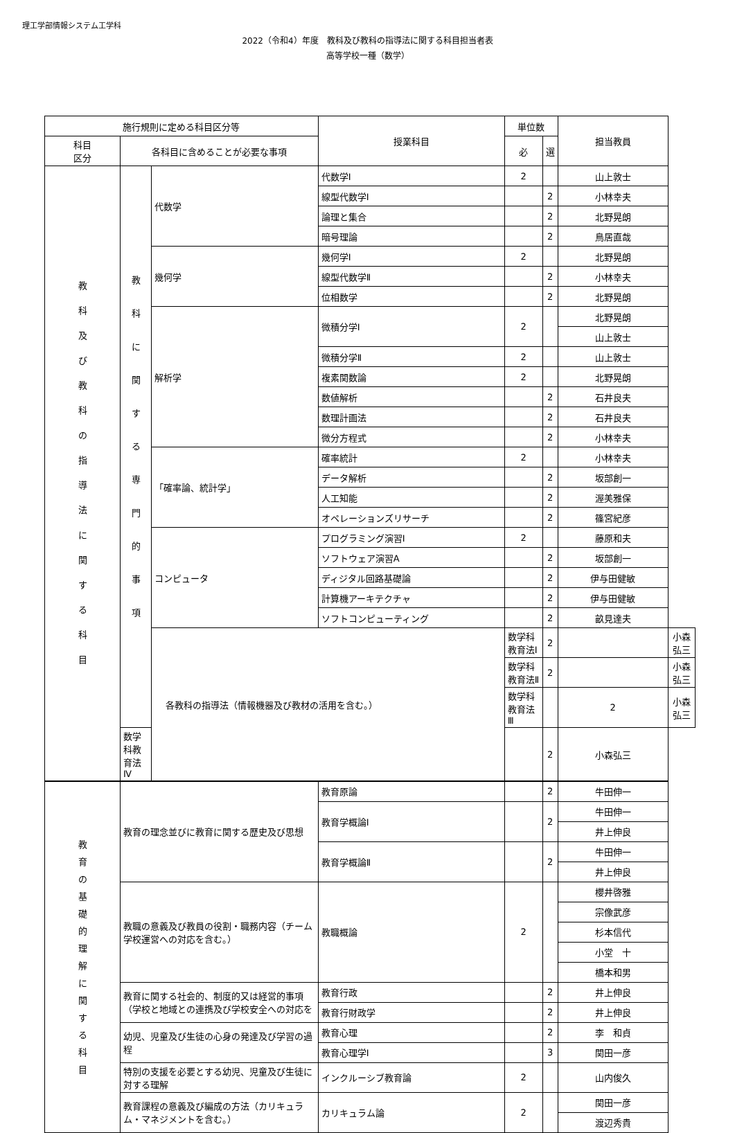理工学部情報システム工学科
2022（令和4）年度　教科及び教科の指導法に関する科目担当者表
高等学校一種（数学）
| 施行規則に定める科目区分等 | | | 授業科目 | 単位数 | | 担当教員 | |
| --- | --- | --- | --- | --- | --- | --- | --- |
| 科目 区分 | 各科目に含めることが必要な事項 | | | 必 | 選 | | |
| 教 科 及 び 教 科 の 指 導 法 に 関 す る 科 目 | 教 科 に 関 す る 専 門 的 事 項 | 代数学 | 代数学Ⅰ | 2 | | 山上敦士 | |
| | | | 線型代数学Ⅰ | | 2 | 小林幸夫 | |
| | | | 論理と集合 | | 2 | 北野晃朗 | |
| | | | 暗号理論 | | 2 | 鳥居直哉 | |
| | | 幾何学 | 幾何学Ⅰ | 2 | | 北野晃朗 | |
| | | | 線型代数学Ⅱ | | 2 | 小林幸夫 | |
| | | | 位相数学 | | 2 | 北野晃朗 | |
| | | 解析学 | 微積分学Ⅰ | 2 | | 北野晃朗 | |
| | | | | | | 山上敦士 | |
| | | | 微積分学Ⅱ | 2 | | 山上敦士 | |
| | | | 複素関数論 | 2 | | 北野晃朗 | |
| | | | 数値解析 | | 2 | 石井良夫 | |
| | | | 数理計画法 | | 2 | 石井良夫 | |
| | | | 微分方程式 | | 2 | 小林幸夫 | |
| | | 「確率論、統計学」 | 確率統計 | 2 | | 小林幸夫 | |
| | | | データ解析 | | 2 | 坂部創一 | |
| | | | 人工知能 | | 2 | 渥美雅保 | |
| | | | オペレーションズリサーチ | | 2 | 篠宮紀彦 | |
| | | コンピュータ | プログラミング演習Ⅰ | 2 | | 藤原和夫 | |
| | | | ソフトウェア演習A | | 2 | 坂部創一 | |
| | | | ディジタル回路基礎論 | | 2 | 伊与田健敏 | |
| | | | 計算機アーキテクチャ | | 2 | 伊与田健敏 | |
| | | | ソフトコンピューティング | | 2 | 畝見達夫 | |
| | | 各教科の指導法（情報機器及び教材の活用を含む。） | | 数学科教育法Ⅰ | 2 | | 小森弘三 |
| | | | | 数学科教育法Ⅱ | 2 | | 小森弘三 |
| | | | | 数学科教育法Ⅲ | | 2 | 小森弘三 |
| | 数学科教育法Ⅳ | | | | 2 | 小森弘三 | |
| 教 育 の 基 礎 的 理 解 に 関 す る 科 目 | 教育の理念並びに教育に関する歴史及び思想 | | 教育原論 | | 2 | 牛田伸一 | |
| | | | 教育学概論Ⅰ | | 2 | 牛田伸一 | |
| | | | | | | 井上伸良 | |
| | | | 教育学概論Ⅱ | | 2 | 牛田伸一 | |
| | | | | | | 井上伸良 | |
| | 教職の意義及び教員の役割・職務内容（チーム学校運営への対応を含む。） | | 教職概論 | 2 | | 櫻井啓雅 | |
| | | | | | | 宗像武彦 | |
| | | | | | | 杉本信代 | |
| | | | | | | 小堂 十 | |
| | | | | | | 橋本和男 | |
| | 教育に関する社会的、制度的又は経営的事項（学校と地域との連携及び学校安全への対応を | | 教育行政 | | 2 | 井上伸良 | |
| | | | 教育行財政学 | | 2 | 井上伸良 | |
| | 幼児、児童及び生徒の心身の発達及び学習の過程 | | 教育心理 | | 2 | 李 和貞 | |
| | | | 教育心理学Ⅰ | | 3 | 関田一彦 | |
| | 特別の支援を必要とする幼児、児童及び生徒に対する理解 | | インクルーシブ教育論 | 2 | | 山内俊久 | |
| | 教育課程の意義及び編成の方法（カリキュラム・マネジメントを含む。） | | カリキュラム論 | 2 | | 関田一彦 | |
| | | | | | | 渡辺秀貴 | |